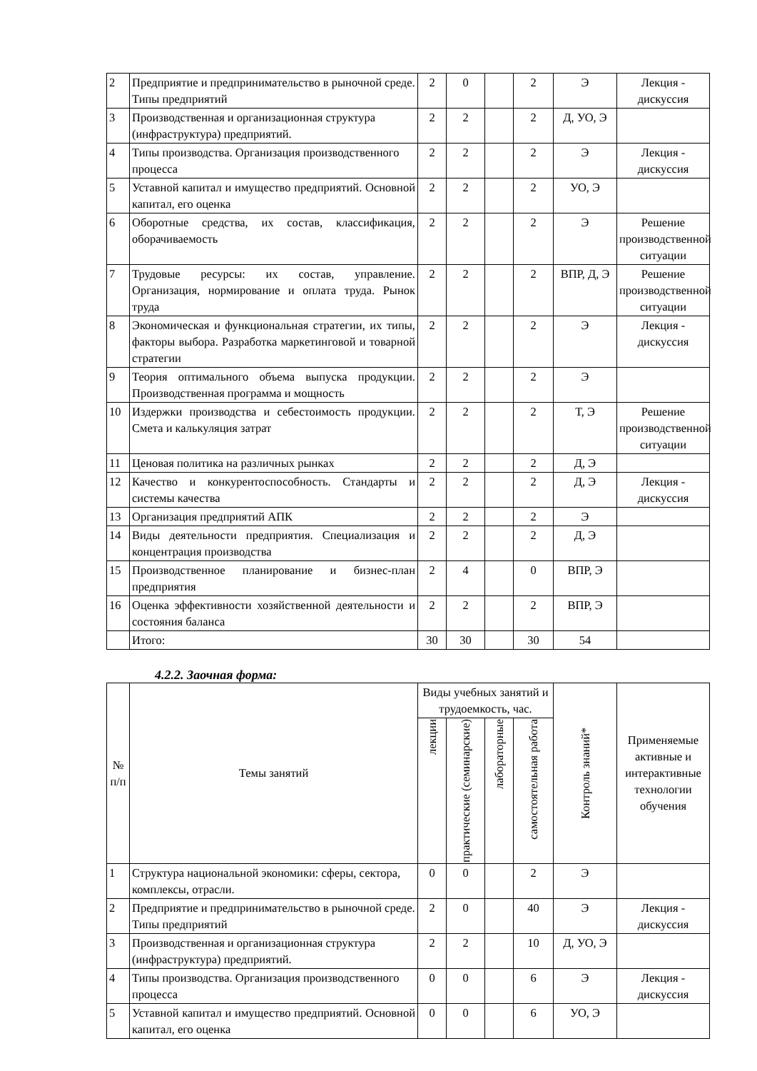| 2 | Предприятие и предпринимательство в рыночной среде. Типы предприятий | 2 | 0 | | 2 | Э | Лекция - дискуссия |
| 3 | Производственная и организационная структура (инфраструктура) предприятий. | 2 | 2 | | 2 | Д, УО, Э | |
| 4 | Типы производства. Организация производственного процесса | 2 | 2 | | 2 | Э | Лекция - дискуссия |
| 5 | Уставной капитал и имущество предприятий. Основной капитал, его оценка | 2 | 2 | | 2 | УО, Э | |
| 6 | Оборотные средства, их состав, классификация, оборачиваемость | 2 | 2 | | 2 | Э | Решение производственной ситуации |
| 7 | Трудовые ресурсы: их состав, управление. Организация, нормирование и оплата труда. Рынок труда | 2 | 2 | | 2 | ВПР, Д, Э | Решение производственной ситуации |
| 8 | Экономическая и функциональная стратегии, их типы, факторы выбора. Разработка маркетинговой и товарной стратегии | 2 | 2 | | 2 | Э | Лекция - дискуссия |
| 9 | Теория оптимального объема выпуска продукции. Производственная программа и мощность | 2 | 2 | | 2 | Э | |
| 10 | Издержки производства и себестоимость продукции. Смета и калькуляция затрат | 2 | 2 | | 2 | Т, Э | Решение производственной ситуации |
| 11 | Ценовая политика на различных рынках | 2 | 2 | | 2 | Д, Э | |
| 12 | Качество и конкурентоспособность. Стандарты и системы качества | 2 | 2 | | 2 | Д, Э | Лекция - дискуссия |
| 13 | Организация предприятий АПК | 2 | 2 | | 2 | Э | |
| 14 | Виды деятельности предприятия. Специализация и концентрация производства | 2 | 2 | | 2 | Д, Э | |
| 15 | Производственное планирование и бизнес-план предприятия | 2 | 4 | | 0 | ВПР, Э | |
| 16 | Оценка эффективности хозяйственной деятельности и состояния баланса | 2 | 2 | | 2 | ВПР, Э | |
| | Итого: | 30 | 30 | | 30 | 54 | |
4.2.2. Заочная форма:
| № п/п | Темы занятий | Виды учебных занятий и трудоемкость, час. | | | | Контроль знаний* | Применяемые активные и интерактивные технологии обучения |
| --- | --- | --- | --- | --- | --- | --- | --- |
| | | лекции | практические (семинарские) | лабораторные | самостоятельная работа | | |
| 1 | Структура национальной экономики: сферы, сектора, комплексы, отрасли. | 0 | 0 | | 2 | Э | |
| 2 | Предприятие и предпринимательство в рыночной среде. Типы предприятий | 2 | 0 | | 40 | Э | Лекция - дискуссия |
| 3 | Производственная и организационная структура (инфраструктура) предприятий. | 2 | 2 | | 10 | Д, УО, Э | |
| 4 | Типы производства. Организация производственного процесса | 0 | 0 | | 6 | Э | Лекция - дискуссия |
| 5 | Уставной капитал и имущество предприятий. Основной капитал, его оценка | 0 | 0 | | 6 | УО, Э | |